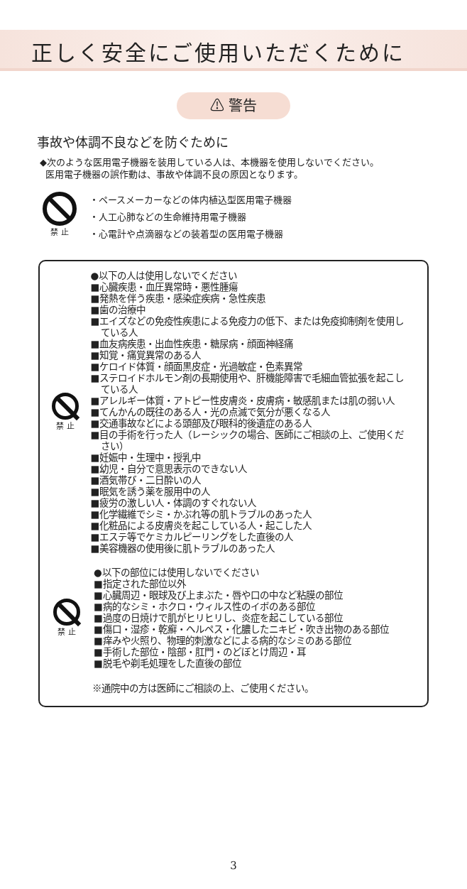正しく安全にご使用いただくために
⚠ 警告
事故や体調不良などを防ぐために
◆次のような医用電子機器を装用している人は、本機器を使用しないでください。
医用電子機器の誤作動は、事故や体調不良の原因となります。
禁 止
・ペースメーカーなどの体内植込型医用電子機器
・人工心肺などの生命維持用電子機器
・心電計や点滴器などの装着型の医用電子機器
禁 止
●以下の人は使用しないでください
■心臓疾患・血圧異常時・悪性腫瘍
■発熱を伴う疾患・感染症疾病・急性疾患
■歯の治療中
■エイズなどの免疫性疾患による免疫力の低下、または免疫抑制剤を使用している人
■血友病疾患・出血性疾患・糖尿病・顔面神経痛
■知覚・痛覚異常のある人
■ケロイド体質・顔面黒皮症・光過敏症・色素異常
■ステロイドホルモン剤の長期使用や、肝機能障害で毛細血管拡張を起こしている人
■アレルギー体質・アトピー性皮膚炎・皮膚病・敏感肌または肌の弱い人
■てんかんの既往のある人・光の点滅で気分が悪くなる人
■交通事故などによる頭部及び眼科的後遺症のある人
■目の手術を行った人（レーシックの場合、医師にご相談の上、ご使用ください）
■妊娠中・生理中・授乳中
■幼児・自分で意思表示のできない人
■酒気帯び・二日酔いの人
■眠気を誘う薬を服用中の人
■疲労の激しい人・体調のすぐれない人
■化学繊維でシミ・かぶれ等の肌トラブルのあった人
■化粧品による皮膚炎を起こしている人・起こした人
■エステ等でケミカルピーリングをした直後の人
■美容機器の使用後に肌トラブルのあった人
禁 止
●以下の部位には使用しないでください
■指定された部位以外
■心臓周辺・眼球及び上まぶた・唇や口の中など粘膜の部位
■病的なシミ・ホクロ・ウィルス性のイボのある部位
■過度の日焼けで肌がヒリヒリし、炎症を起こしている部位
■傷口・湿疹・乾癬・ヘルペス・化膿したニキビ・吹き出物のある部位
■痒みや火照り、物理的刺激などによる病的なシミのある部位
■手術した部位・陰部・肛門・のどぼとけ周辺・耳
■脱毛や剃毛処理をした直後の部位
※通院中の方は医師にご相談の上、ご使用ください。
3